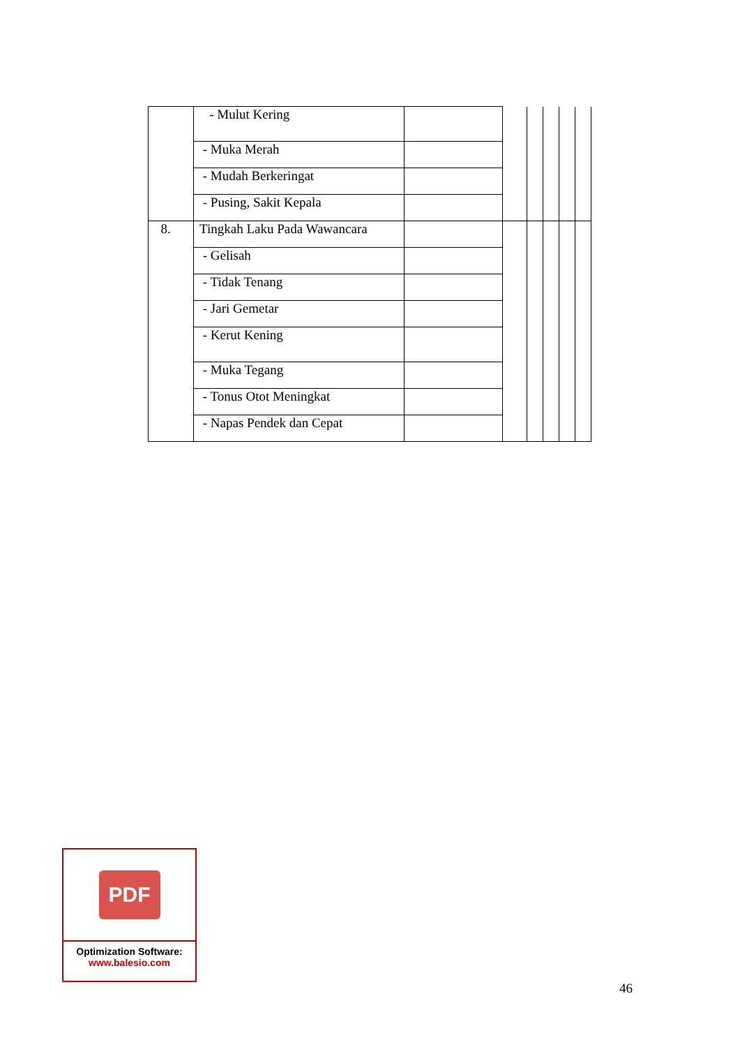| | - Mulut Kering | | | | | | |
| | - Muka Merah | | | | | | |
| | - Mudah Berkeringat | | | | | | |
| | - Pusing, Sakit Kepala | | | | | | |
| 8. | Tingkah Laku Pada Wawancara | | | | | | |
| | - Gelisah | | | | | | |
| | - Tidak Tenang | | | | | | |
| | - Jari Gemetar | | | | | | |
| | - Kerut Kening | | | | | | |
| | - Muka Tegang | | | | | | |
| | - Tonus Otot Meningkat | | | | | | |
| | - Napas Pendek dan Cepat | | | | | | |
PDF
Optimization Software:
www.balesio.com
46